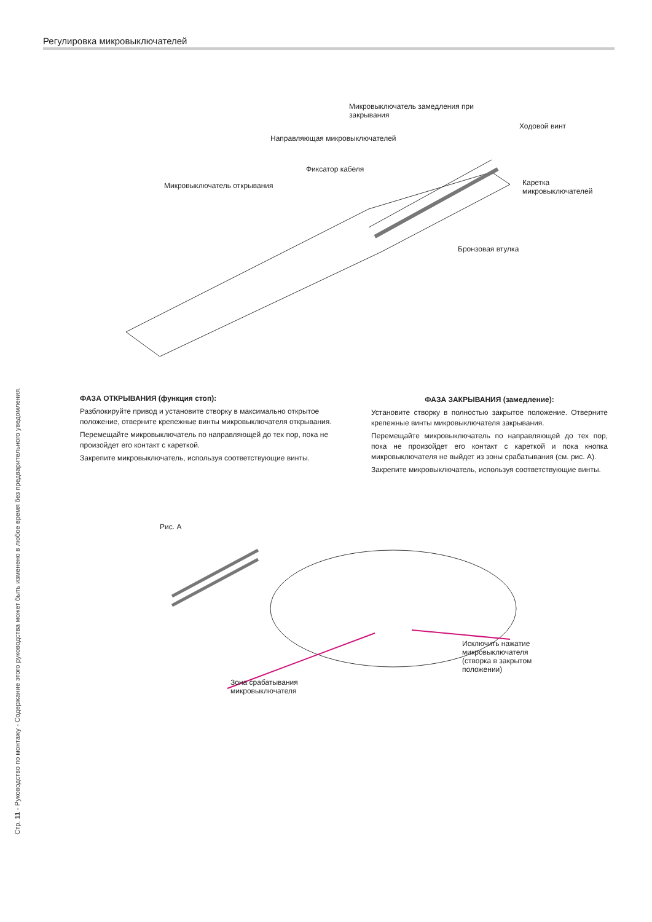Стр. 11 - Руководство по монтажу - Содержание этого руководства может быть изменено в любое время без предварительного уведомления.
Регулировка микровыключателей
Микровыключатель замедления при
закрывания
Ходовой винт
Направляющая микровыключателей
Фиксатор кабеля
Микровыключатель открывания
Каретка
микровыключателей
Бронзовая втулка
ФАЗА ОТКРЫВАНИЯ (функция стоп):
Разблокируйте привод и установите створку в максимально открытое положение, отверните крепежные винты микровыключателя открывания.
Перемещайте микровыключатель по направляющей до тех пор, пока не произойдет его контакт с кареткой.
Закрепите микровыключатель, используя соответствующие винты.
ФАЗА ЗАКРЫВАНИЯ (замедление):
Установите створку в полностью закрытое положение. Отверните крепежные винты микровыключателя закрывания.
Перемещайте микровыключатель по направляющей до тех пор, пока не произойдет его контакт с кареткой и пока кнопка микровыключателя не выйдет из зоны срабатывания (см. рис. А).
Закрепите микровыключатель, используя соответствующие винты.
Рис. А
Исключить нажатие
микровыключателя
(створка в закрытом
положении)
Зона срабатывания
микровыключателя